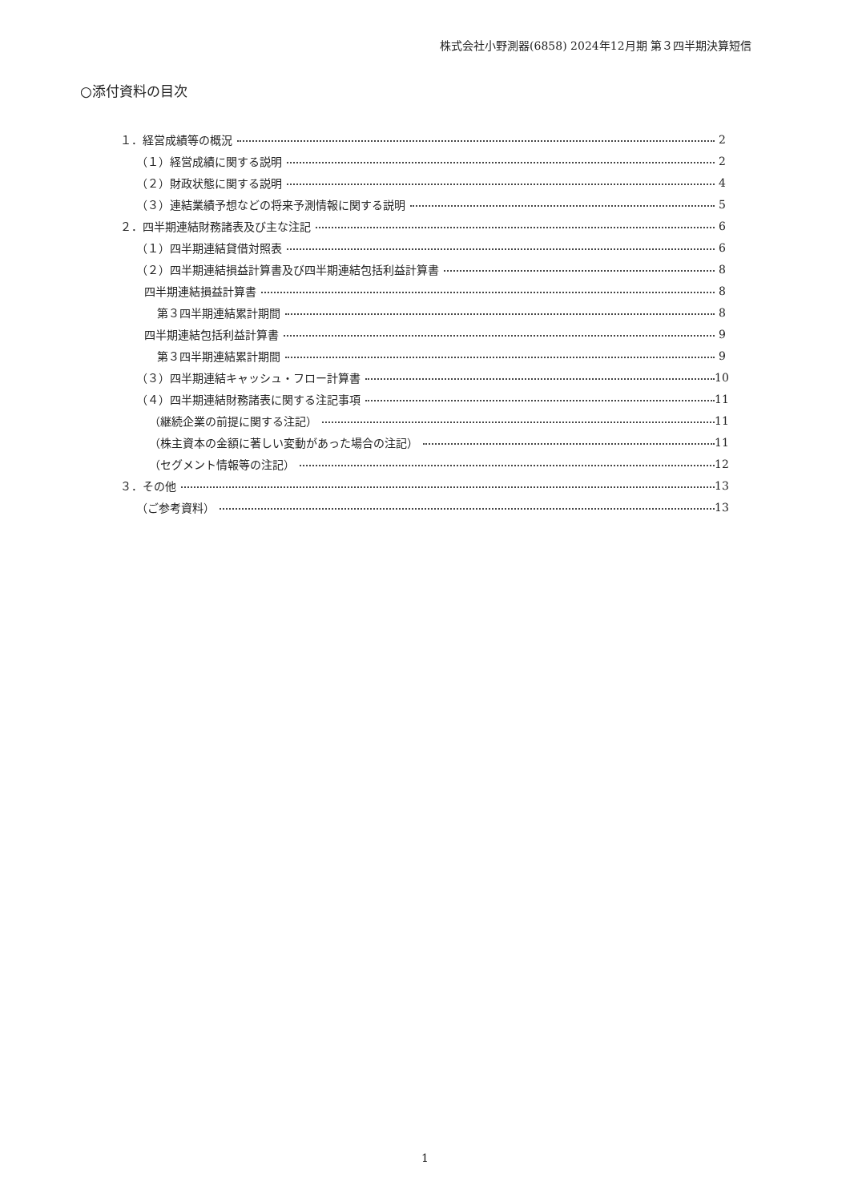株式会社小野測器(6858) 2024年12月期 第３四半期決算短信
○添付資料の目次
１．経営成績等の概況 2
（１）経営成績に関する説明 2
（２）財政状態に関する説明 4
（３）連結業績予想などの将来予測情報に関する説明 5
２．四半期連結財務諸表及び主な注記 6
（１）四半期連結貸借対照表 6
（２）四半期連結損益計算書及び四半期連結包括利益計算書 8
四半期連結損益計算書 8
第３四半期連結累計期間 8
四半期連結包括利益計算書 9
第３四半期連結累計期間 9
（３）四半期連結キャッシュ・フロー計算書 10
（４）四半期連結財務諸表に関する注記事項 11
（継続企業の前提に関する注記） 11
（株主資本の金額に著しい変動があった場合の注記） 11
（セグメント情報等の注記） 12
３．その他 13
（ご参考資料） 13
1